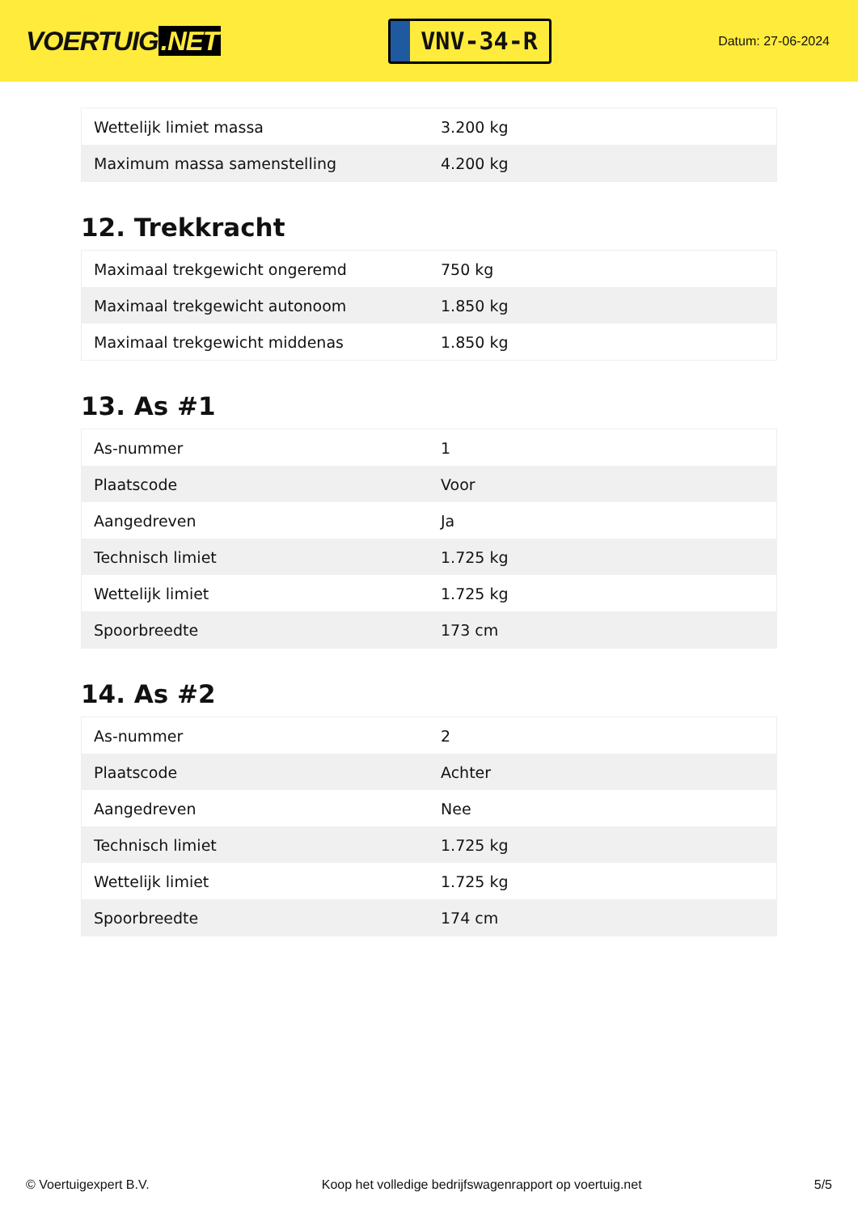VOERTUIG.NET
VNV-34-R
Datum: 27-06-2024
| Wettelijk limiet massa | 3.200 kg |
| Maximum massa samenstelling | 4.200 kg |
12. Trekkracht
| Maximaal trekgewicht ongeremd | 750 kg |
| Maximaal trekgewicht autonoom | 1.850 kg |
| Maximaal trekgewicht middenas | 1.850 kg |
13. As #1
| As-nummer | 1 |
| Plaatscode | Voor |
| Aangedreven | Ja |
| Technisch limiet | 1.725 kg |
| Wettelijk limiet | 1.725 kg |
| Spoorbreedte | 173 cm |
14. As #2
| As-nummer | 2 |
| Plaatscode | Achter |
| Aangedreven | Nee |
| Technisch limiet | 1.725 kg |
| Wettelijk limiet | 1.725 kg |
| Spoorbreedte | 174 cm |
© Voertuigexpert B.V. Koop het volledige bedrijfswagenrapport op voertuig.net 5/5